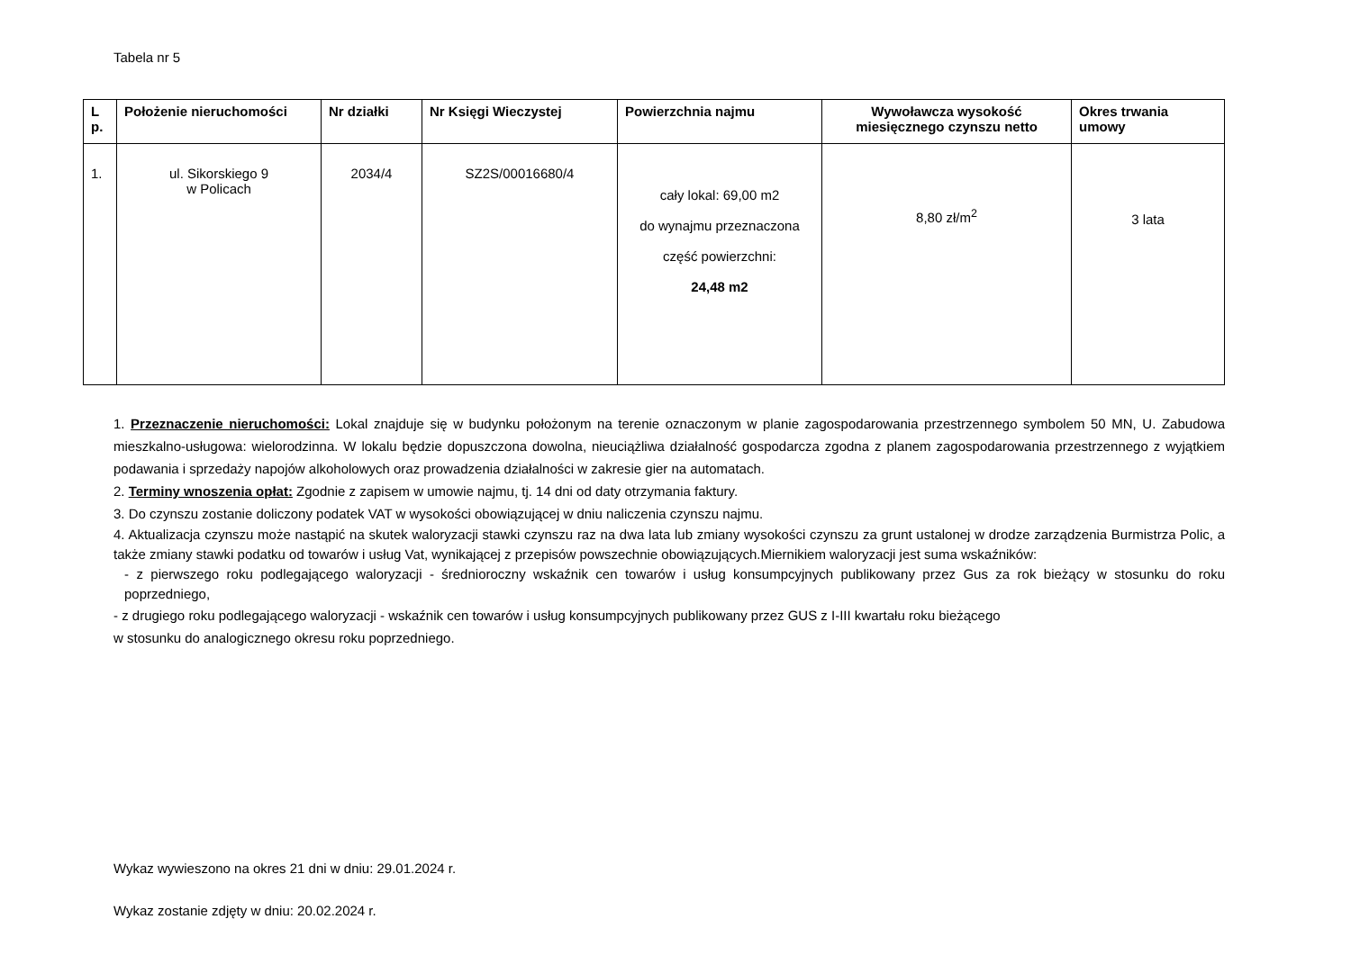Tabela nr 5
| L p. | Położenie nieruchomości | Nr działki | Nr Księgi Wieczystej | Powierzchnia najmu | Wywoławcza wysokość miesięcznego czynszu netto | Okres trwania umowy |
| --- | --- | --- | --- | --- | --- | --- |
| 1. | ul. Sikorskiego 9 w Policach | 2034/4 | SZ2S/00016680/4 | cały lokal: 69,00 m2 do wynajmu przeznaczona część powierzchni: 24,48 m2 | 8,80 zł/m<sup>2</sup> | 3 lata |
1. Przeznaczenie nieruchomości: Lokal znajduje się w budynku położonym na terenie oznaczonym w planie zagospodarowania przestrzennego symbolem 50 MN, U. Zabudowa mieszkalno-usługowa: wielorodzinna. W lokalu będzie dopuszczona dowolna, nieuciążliwa działalność gospodarcza zgodna z planem zagospodarowania przestrzennego z wyjątkiem podawania i sprzedaży napojów alkoholowych oraz prowadzenia działalności w zakresie gier na automatach.
2. Terminy wnoszenia opłat: Zgodnie z zapisem w umowie najmu, tj. 14 dni od daty otrzymania faktury.
3. Do czynszu zostanie doliczony podatek VAT w wysokości obowiązującej w dniu naliczenia czynszu najmu.
4. Aktualizacja czynszu może nastąpić na skutek waloryzacji stawki czynszu raz na dwa lata lub zmiany wysokości czynszu za grunt ustalonej w drodze zarządzenia Burmistrza Polic, a także zmiany stawki podatku od towarów i usług Vat, wynikającej z przepisów powszechnie obowiązujących.Miernikiem waloryzacji jest suma wskaźników:
- z pierwszego roku podlegającego waloryzacji - średnioroczny wskaźnik cen towarów i usług konsumpcyjnych publikowany przez Gus za rok bieżący w stosunku do roku poprzedniego,
- z drugiego roku podlegającego waloryzacji - wskaźnik cen towarów i usług konsumpcyjnych publikowany przez GUS z I-III kwartału roku bieżącego
w stosunku do analogicznego okresu roku poprzedniego.
Wykaz wywieszono na okres 21 dni w dniu: 29.01.2024 r.
Wykaz zostanie zdjęty w dniu: 20.02.2024 r.